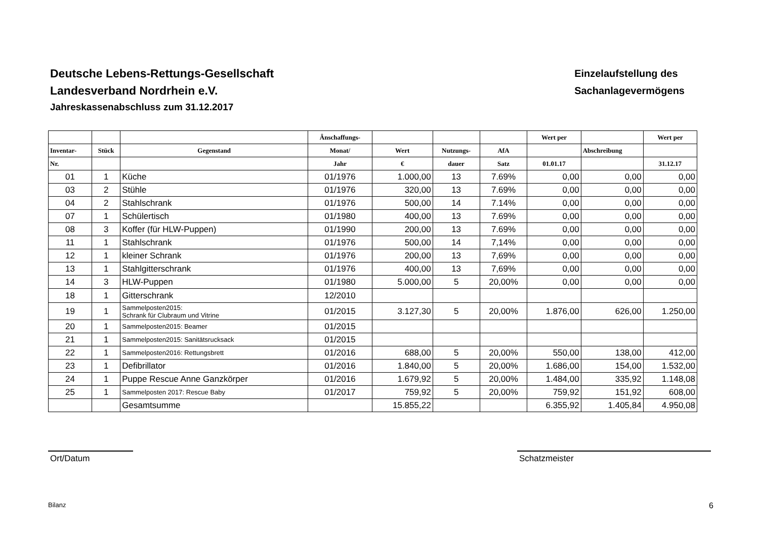Deutsche Lebens-Rettungs-Gesellschaft
Landesverband Nordrhein e.V.
Jahreskassenabschluss zum 31.12.2017
Einzelaufstellung des
Sachanlagevermögens
| | | | Ânschaffungs- | | | | Wert per | | Wert per |
| --- | --- | --- | --- | --- | --- | --- | --- | --- | --- |
| Inventar- | Stück | Gegenstand | Monat/ | Wert | Nutzungs- | AfA | | Abschreibung | |
| Nr. | | | Jahr | € | dauer | Satz | 01.01.17 | | 31.12.17 |
| 01 | 1 | Küche | 01/1976 | 1.000,00 | 13 | 7.69% | 0,00 | 0,00 | 0,00 |
| 03 | 2 | Stühle | 01/1976 | 320,00 | 13 | 7.69% | 0,00 | 0,00 | 0,00 |
| 04 | 2 | Stahlschrank | 01/1976 | 500,00 | 14 | 7.14% | 0,00 | 0,00 | 0,00 |
| 07 | 1 | Schülertisch | 01/1980 | 400,00 | 13 | 7.69% | 0,00 | 0,00 | 0,00 |
| 08 | 3 | Koffer (für HLW-Puppen) | 01/1990 | 200,00 | 13 | 7.69% | 0,00 | 0,00 | 0,00 |
| 11 | 1 | Stahlschrank | 01/1976 | 500,00 | 14 | 7,14% | 0,00 | 0,00 | 0,00 |
| 12 | 1 | kleiner Schrank | 01/1976 | 200,00 | 13 | 7,69% | 0,00 | 0,00 | 0,00 |
| 13 | 1 | Stahlgitterschrank | 01/1976 | 400,00 | 13 | 7,69% | 0,00 | 0,00 | 0,00 |
| 14 | 3 | HLW-Puppen | 01/1980 | 5.000,00 | 5 | 20,00% | 0,00 | 0,00 | 0,00 |
| 18 | 1 | Gitterschrank | 12/2010 | | | | | | |
| 19 | 1 | Sammelposten2015: Schrank für Clubraum und Vitrine | 01/2015 | 3.127,30 | 5 | 20,00% | 1.876,00 | 626,00 | 1.250,00 |
| 20 | 1 | Sammelposten2015: Beamer | 01/2015 | | | | | | |
| 21 | 1 | Sammelposten2015: Sanitätsrucksack | 01/2015 | | | | | | |
| 22 | 1 | Sammelposten2016: Rettungsbrett | 01/2016 | 688,00 | 5 | 20,00% | 550,00 | 138,00 | 412,00 |
| 23 | 1 | Defibrillator | 01/2016 | 1.840,00 | 5 | 20,00% | 1.686,00 | 154,00 | 1.532,00 |
| 24 | 1 | Puppe Rescue Anne Ganzkörper | 01/2016 | 1.679,92 | 5 | 20,00% | 1.484,00 | 335,92 | 1.148,08 |
| 25 | 1 | Sammelposten 2017: Rescue Baby | 01/2017 | 759,92 | 5 | 20,00% | 759,92 | 151,92 | 608,00 |
| | | Gesamtsumme | | 15.855,22 | | | 6.355,92 | 1.405,84 | 4.950,08 |
Ort/Datum Schatzmeister
Bilanz 6